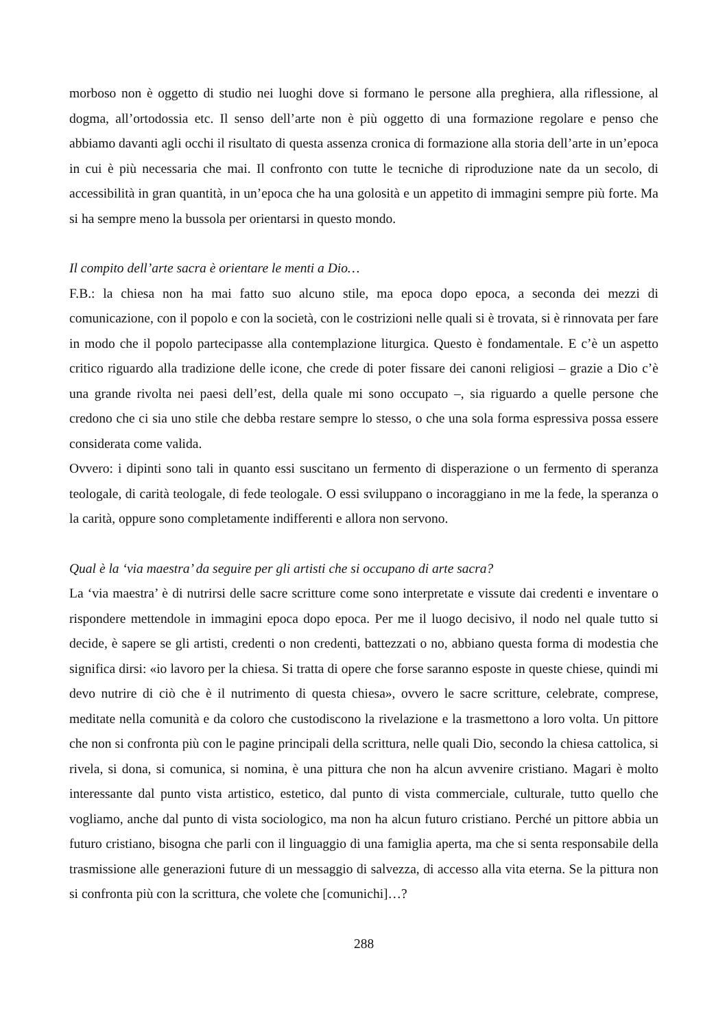morboso non è oggetto di studio nei luoghi dove si formano le persone alla preghiera, alla riflessione, al dogma, all’ortodossia etc. Il senso dell’arte non è più oggetto di una formazione regolare e penso che abbiamo davanti agli occhi il risultato di questa assenza cronica di formazione alla storia dell’arte in un’epoca in cui è più necessaria che mai. Il confronto con tutte le tecniche di riproduzione nate da un secolo, di accessibilità in gran quantità, in un’epoca che ha una golosità e un appetito di immagini sempre più forte. Ma si ha sempre meno la bussola per orientarsi in questo mondo.
Il compito dell’arte sacra è orientare le menti a Dio…
F.B.: la chiesa non ha mai fatto suo alcuno stile, ma epoca dopo epoca, a seconda dei mezzi di comunicazione, con il popolo e con la società, con le costrizioni nelle quali si è trovata, si è rinnovata per fare in modo che il popolo partecipasse alla contemplazione liturgica. Questo è fondamentale. E c’è un aspetto critico riguardo alla tradizione delle icone, che crede di poter fissare dei canoni religiosi – grazie a Dio c’è una grande rivolta nei paesi dell’est, della quale mi sono occupato –, sia riguardo a quelle persone che credono che ci sia uno stile che debba restare sempre lo stesso, o che una sola forma espressiva possa essere considerata come valida.
Ovvero: i dipinti sono tali in quanto essi suscitano un fermento di disperazione o un fermento di speranza teologale, di carità teologale, di fede teologale. O essi sviluppano o incoraggiano in me la fede, la speranza o la carità, oppure sono completamente indifferenti e allora non servono.
Qual è la ‘via maestra’ da seguire per gli artisti che si occupano di arte sacra?
La ‘via maestra’ è di nutrirsi delle sacre scritture come sono interpretate e vissute dai credenti e inventare o rispondere mettendole in immagini epoca dopo epoca. Per me il luogo decisivo, il nodo nel quale tutto si decide, è sapere se gli artisti, credenti o non credenti, battezzati o no, abbiano questa forma di modestia che significa dirsi: «io lavoro per la chiesa. Si tratta di opere che forse saranno esposte in queste chiese, quindi mi devo nutrire di ciò che è il nutrimento di questa chiesa», ovvero le sacre scritture, celebrate, comprese, meditate nella comunità e da coloro che custodiscono la rivelazione e la trasmettono a loro volta. Un pittore che non si confronta più con le pagine principali della scrittura, nelle quali Dio, secondo la chiesa cattolica, si rivela, si dona, si comunica, si nomina, è una pittura che non ha alcun avvenire cristiano. Magari è molto interessante dal punto vista artistico, estetico, dal punto di vista commerciale, culturale, tutto quello che vogliamo, anche dal punto di vista sociologico, ma non ha alcun futuro cristiano. Perché un pittore abbia un futuro cristiano, bisogna che parli con il linguaggio di una famiglia aperta, ma che si senta responsabile della trasmissione alle generazioni future di un messaggio di salvezza, di accesso alla vita eterna. Se la pittura non si confronta più con la scrittura, che volete che [comunichi]…?
288